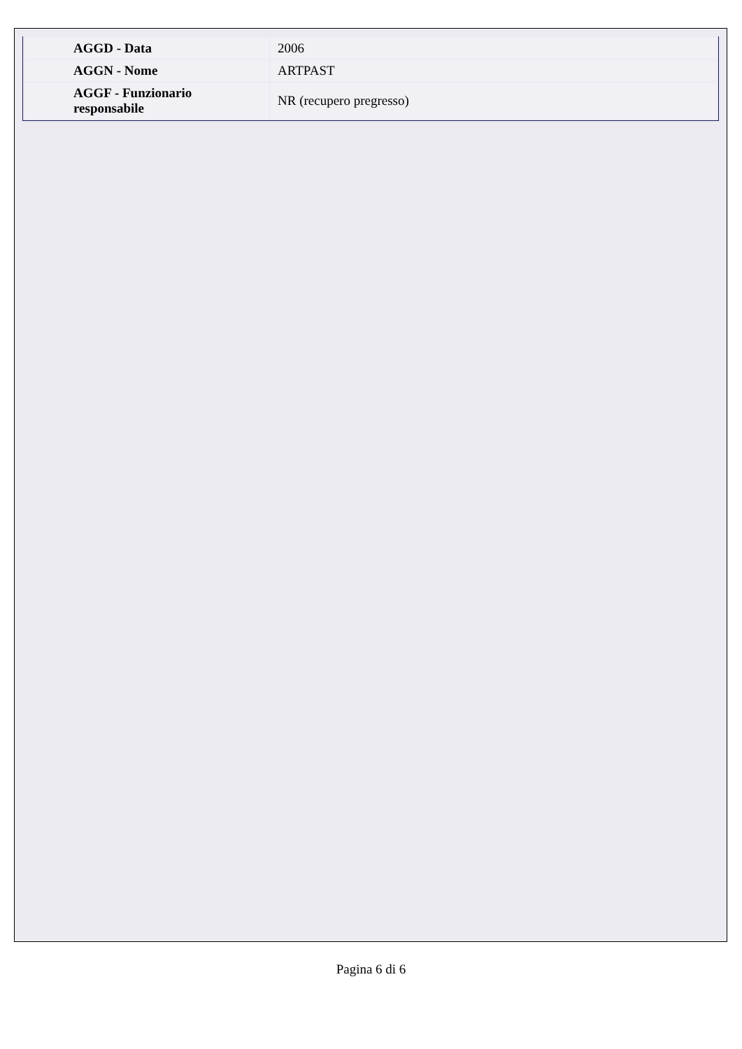| AGGD - Data | 2006 |
| AGGN - Nome | ARTPAST |
| AGGF - Funzionario responsabile | NR (recupero pregresso) |
Pagina 6 di 6